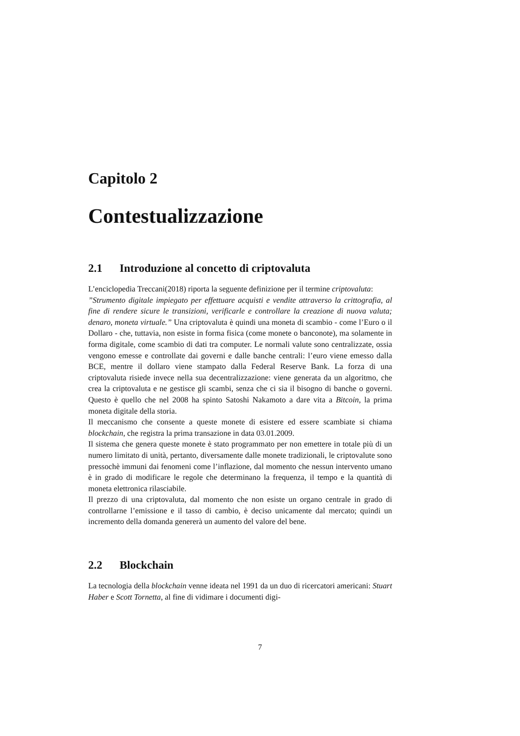Capitolo 2
Contestualizzazione
2.1 Introduzione al concetto di criptovaluta
L’enciclopedia Treccani(2018) riporta la seguente definizione per il termine criptovaluta:
”Strumento digitale impiegato per effettuare acquisti e vendite attraverso la crittografia, al fine di rendere sicure le transizioni, verificarle e controllare la creazione di nuova valuta; denaro, moneta virtuale.” Una criptovaluta è quindi una moneta di scambio - come l’Euro o il Dollaro - che, tuttavia, non esiste in forma fisica (come monete o banconote), ma solamente in forma digitale, come scambio di dati tra computer. Le normali valute sono centralizzate, ossia vengono emesse e controllate dai governi e dalle banche centrali: l’euro viene emesso dalla BCE, mentre il dollaro viene stampato dalla Federal Reserve Bank. La forza di una criptovaluta risiede invece nella sua decentralizzazione: viene generata da un algoritmo, che crea la criptovaluta e ne gestisce gli scambi, senza che ci sia il bisogno di banche o governi. Questo è quello che nel 2008 ha spinto Satoshi Nakamoto a dare vita a Bitcoin, la prima moneta digitale della storia.
Il meccanismo che consente a queste monete di esistere ed essere scambiate si chiama blockchain, che registra la prima transazione in data 03.01.2009.
Il sistema che genera queste monete è stato programmato per non emettere in totale più di un numero limitato di unità, pertanto, diversamente dalle monete tradizionali, le criptovalute sono pressochè immuni dai fenomeni come l’inflazione, dal momento che nessun intervento umano è in grado di modificare le regole che determinano la frequenza, il tempo e la quantità di moneta elettronica rilasciabile.
Il prezzo di una criptovaluta, dal momento che non esiste un organo centrale in grado di controllarne l’emissione e il tasso di cambio, è deciso unicamente dal mercato; quindi un incremento della domanda genererà un aumento del valore del bene.
2.2 Blockchain
La tecnologia della blockchain venne ideata nel 1991 da un duo di ricercatori americani: Stuart Haber e Scott Tornetta, al fine di vidimare i documenti digi-
7